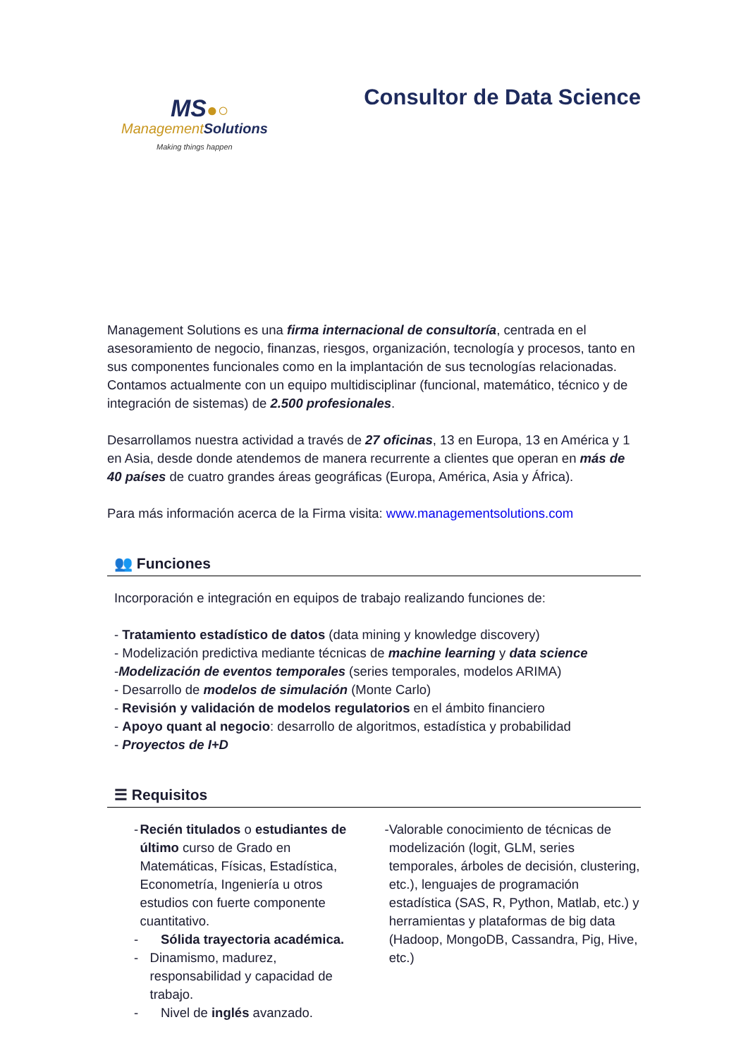MS●○
ManagementSolutions
Making things happen
Consultor de Data Science
Management Solutions es una firma internacional de consultoría, centrada en el asesoramiento de negocio, finanzas, riesgos, organización, tecnología y procesos, tanto en sus componentes funcionales como en la implantación de sus tecnologías relacionadas. Contamos actualmente con un equipo multidisciplinar (funcional, matemático, técnico y de integración de sistemas) de 2.500 profesionales.
Desarrollamos nuestra actividad a través de 27 oficinas, 13 en Europa, 13 en América y 1 en Asia, desde donde atendemos de manera recurrente a clientes que operan en más de 40 países de cuatro grandes áreas geográficas (Europa, América, Asia y África).
Para más información acerca de la Firma visita: www.managementsolutions.com
👥 Funciones
Incorporación e integración en equipos de trabajo realizando funciones de:
- Tratamiento estadístico de datos (data mining y knowledge discovery)
- Modelización predictiva mediante técnicas de machine learning y data science
-Modelización de eventos temporales (series temporales, modelos ARIMA)
- Desarrollo de modelos de simulación (Monte Carlo)
- Revisión y validación de modelos regulatorios en el ámbito financiero
- Apoyo quant al negocio: desarrollo de algoritmos, estadística y probabilidad
- Proyectos de I+D
☰ Requisitos
- Recién titulados o estudiantes de último curso de Grado en Matemáticas, Físicas, Estadística, Econometría, Ingeniería u otros estudios con fuerte componente cuantitativo.
- Sólida trayectoria académica.
- Dinamismo, madurez, responsabilidad y capacidad de trabajo.
- Nivel de inglés avanzado.
- Valorable conocimiento de técnicas de modelización (logit, GLM, series temporales, árboles de decisión, clustering, etc.), lenguajes de programación estadística (SAS, R, Python, Matlab, etc.) y herramientas y plataformas de big data (Hadoop, MongoDB, Cassandra, Pig, Hive, etc.)